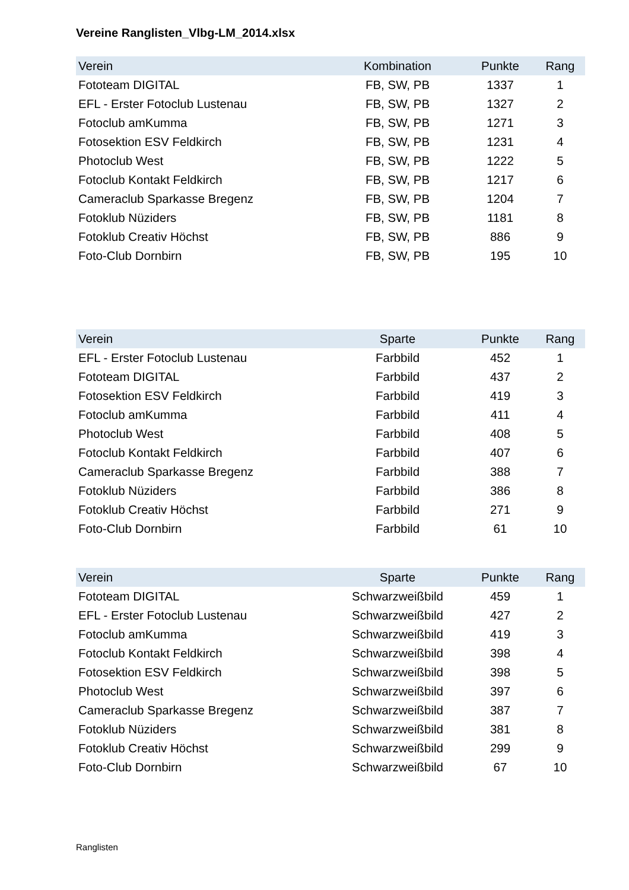Vereine Ranglisten_Vlbg-LM_2014.xlsx
| Verein | Kombination | Punkte | Rang |
| --- | --- | --- | --- |
| Fototeam DIGITAL | FB, SW, PB | 1337 | 1 |
| EFL - Erster Fotoclub Lustenau | FB, SW, PB | 1327 | 2 |
| Fotoclub amKumma | FB, SW, PB | 1271 | 3 |
| Fotosektion ESV Feldkirch | FB, SW, PB | 1231 | 4 |
| Photoclub West | FB, SW, PB | 1222 | 5 |
| Fotoclub Kontakt Feldkirch | FB, SW, PB | 1217 | 6 |
| Cameraclub Sparkasse Bregenz | FB, SW, PB | 1204 | 7 |
| Fotoklub Nüziders | FB, SW, PB | 1181 | 8 |
| Fotoklub Creativ Höchst | FB, SW, PB | 886 | 9 |
| Foto-Club Dornbirn | FB, SW, PB | 195 | 10 |
| Verein | Sparte | Punkte | Rang |
| --- | --- | --- | --- |
| EFL - Erster Fotoclub Lustenau | Farbbild | 452 | 1 |
| Fototeam DIGITAL | Farbbild | 437 | 2 |
| Fotosektion ESV Feldkirch | Farbbild | 419 | 3 |
| Fotoclub amKumma | Farbbild | 411 | 4 |
| Photoclub West | Farbbild | 408 | 5 |
| Fotoclub Kontakt Feldkirch | Farbbild | 407 | 6 |
| Cameraclub Sparkasse Bregenz | Farbbild | 388 | 7 |
| Fotoklub Nüziders | Farbbild | 386 | 8 |
| Fotoklub Creativ Höchst | Farbbild | 271 | 9 |
| Foto-Club Dornbirn | Farbbild | 61 | 10 |
| Verein | Sparte | Punkte | Rang |
| --- | --- | --- | --- |
| Fototeam DIGITAL | Schwarzweißbild | 459 | 1 |
| EFL - Erster Fotoclub Lustenau | Schwarzweißbild | 427 | 2 |
| Fotoclub amKumma | Schwarzweißbild | 419 | 3 |
| Fotoclub Kontakt Feldkirch | Schwarzweißbild | 398 | 4 |
| Fotosektion ESV Feldkirch | Schwarzweißbild | 398 | 5 |
| Photoclub West | Schwarzweißbild | 397 | 6 |
| Cameraclub Sparkasse Bregenz | Schwarzweißbild | 387 | 7 |
| Fotoklub Nüziders | Schwarzweißbild | 381 | 8 |
| Fotoklub Creativ Höchst | Schwarzweißbild | 299 | 9 |
| Foto-Club Dornbirn | Schwarzweißbild | 67 | 10 |
Ranglisten